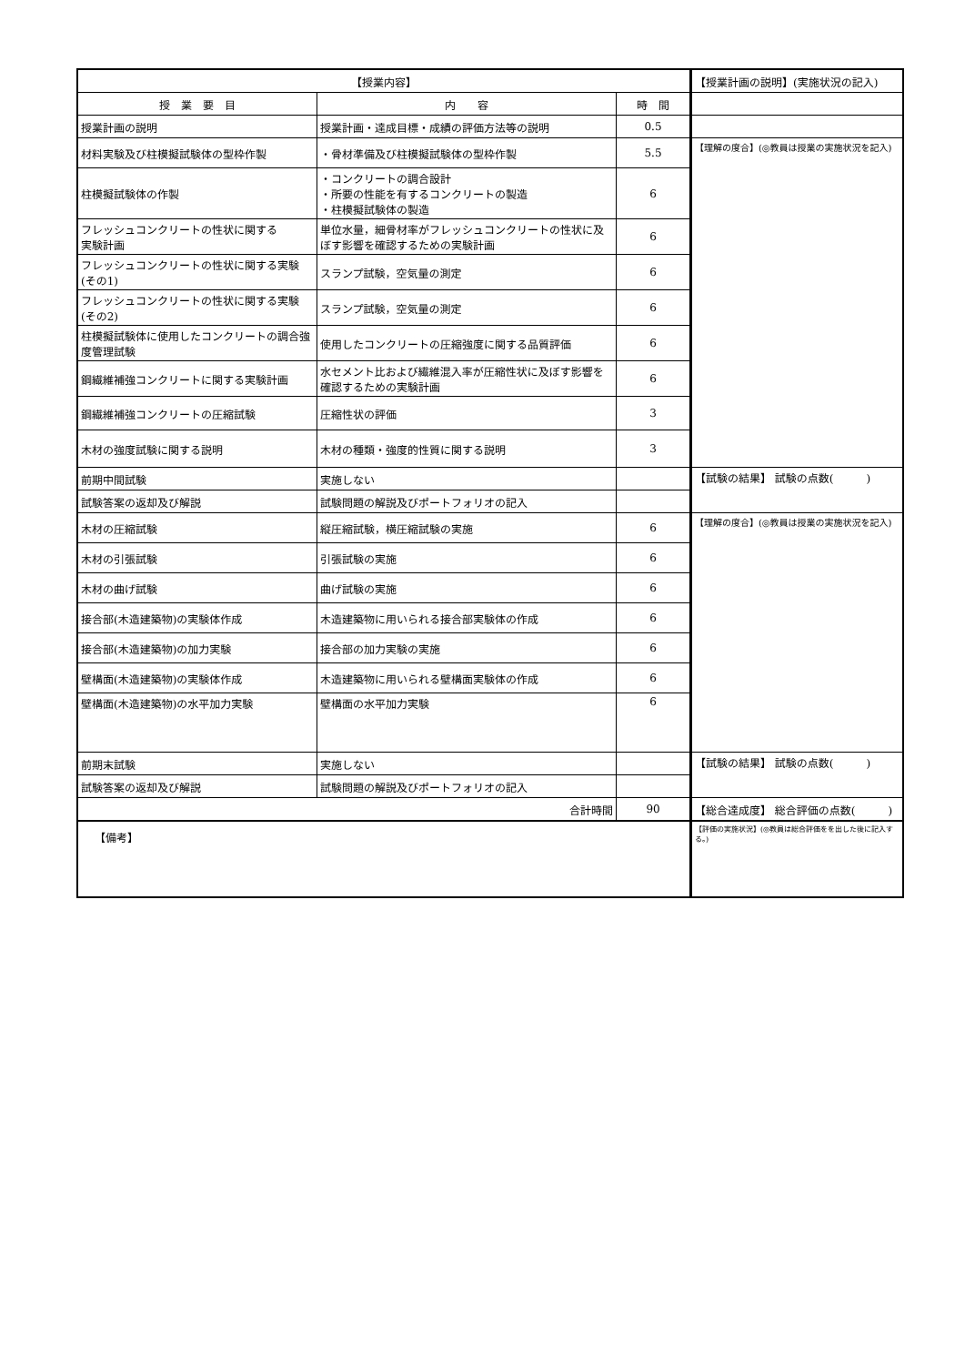| 【授業内容】 | | | 【授業計画の説明】(実施状況の記入) |
| --- | --- | --- | --- |
| 授 業 要 目 | 内 容 | 時 間 | |
| 授業計画の説明 | 授業計画・達成目標・成績の評価方法等の説明 | 0.5 | |
| 材料実験及び柱模擬試験体の型枠作製 | ・骨材準備及び柱模擬試験体の型枠作製 | 5.5 | 【理解の度合】(◎教員は授業の実施状況を記入) |
| 柱模擬試験体の作製 | ・コンクリートの調合設計 ・所要の性能を有するコンクリートの製造 ・柱模擬試験体の製造 | 6 | |
| フレッシュコンクリートの性状に関する 実験計画 | 単位水量，細骨材率がフレッシュコンクリートの性状に及ぼす影響を確認するための実験計画 | 6 | |
| フレッシュコンクリートの性状に関する実験 (その1) | スランプ試験，空気量の測定 | 6 | |
| フレッシュコンクリートの性状に関する実験 (その2) | スランプ試験，空気量の測定 | 6 | |
| 柱模擬試験体に使用したコンクリートの調合強度管理試験 | 使用したコンクリートの圧縮強度に関する品質評価 | 6 | |
| 鋼繊維補強コンクリートに関する実験計画 | 水セメント比および繊維混入率が圧縮性状に及ぼす影響を確認するための実験計画 | 6 | |
| 鋼繊維補強コンクリートの圧縮試験 | 圧縮性状の評価 | 3 | |
| 木材の強度試験に関する説明 | 木材の種類・強度的性質に関する説明 | 3 | |
| 前期中間試験 | 実施しない | | 【試験の結果】 試験の点数( ) |
| 試験答案の返却及び解説 | 試験問題の解説及びポートフォリオの記入 | | |
| 木材の圧縮試験 | 縦圧縮試験，横圧縮試験の実施 | 6 | 【理解の度合】(◎教員は授業の実施状況を記入) |
| 木材の引張試験 | 引張試験の実施 | 6 | |
| 木材の曲げ試験 | 曲げ試験の実施 | 6 | |
| 接合部(木造建築物)の実験体作成 | 木造建築物に用いられる接合部実験体の作成 | 6 | |
| 接合部(木造建築物)の加力実験 | 接合部の加力実験の実施 | 6 | |
| 壁構面(木造建築物)の実験体作成 | 木造建築物に用いられる壁構面実験体の作成 | 6 | |
| 壁構面(木造建築物)の水平加力実験 | 壁構面の水平加力実験 | 6 | |
| 前期末試験 | 実施しない | | 【試験の結果】 試験の点数( ) |
| 試験答案の返却及び解説 | 試験問題の解説及びポートフォリオの記入 | | |
| 合計時間 | | 90 | 【総合達成度】 総合評価の点数( ) |
| 【備考】 | | | 【評価の実施状況】(◎教員は総合評価をを出した後に記入する。) |